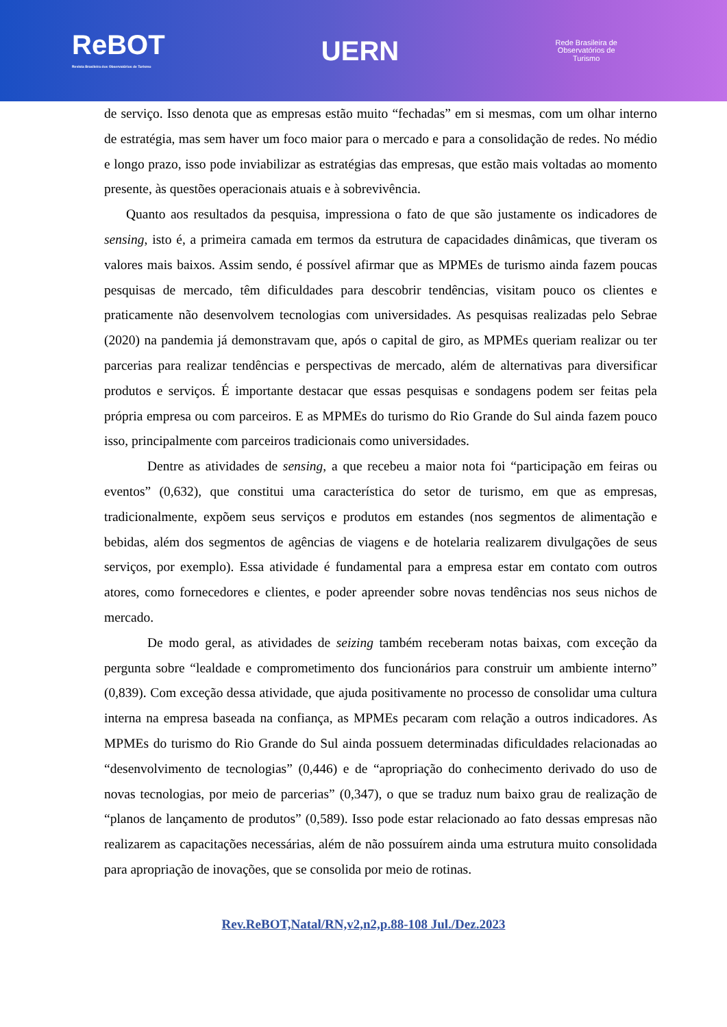ReBOT
Revista Brasileira dos Observatórios de Turismo
UERN
Rede Brasileira de
Observatórios de
Turismo
de serviço. Isso denota que as empresas estão muito “fechadas” em si mesmas, com um olhar interno de estratégia, mas sem haver um foco maior para o mercado e para a consolidação de redes. No médio e longo prazo, isso pode inviabilizar as estratégias das empresas, que estão mais voltadas ao momento presente, às questões operacionais atuais e à sobrevivência.
Quanto aos resultados da pesquisa, impressiona o fato de que são justamente os indicadores de sensing, isto é, a primeira camada em termos da estrutura de capacidades dinâmicas, que tiveram os valores mais baixos. Assim sendo, é possível afirmar que as MPMEs de turismo ainda fazem poucas pesquisas de mercado, têm dificuldades para descobrir tendências, visitam pouco os clientes e praticamente não desenvolvem tecnologias com universidades. As pesquisas realizadas pelo Sebrae (2020) na pandemia já demonstravam que, após o capital de giro, as MPMEs queriam realizar ou ter parcerias para realizar tendências e perspectivas de mercado, além de alternativas para diversificar produtos e serviços. É importante destacar que essas pesquisas e sondagens podem ser feitas pela própria empresa ou com parceiros. E as MPMEs do turismo do Rio Grande do Sul ainda fazem pouco isso, principalmente com parceiros tradicionais como universidades.
Dentre as atividades de sensing, a que recebeu a maior nota foi “participação em feiras ou eventos” (0,632), que constitui uma característica do setor de turismo, em que as empresas, tradicionalmente, expõem seus serviços e produtos em estandes (nos segmentos de alimentação e bebidas, além dos segmentos de agências de viagens e de hotelaria realizarem divulgações de seus serviços, por exemplo). Essa atividade é fundamental para a empresa estar em contato com outros atores, como fornecedores e clientes, e poder apreender sobre novas tendências nos seus nichos de mercado.
De modo geral, as atividades de seizing também receberam notas baixas, com exceção da pergunta sobre “lealdade e comprometimento dos funcionários para construir um ambiente interno” (0,839). Com exceção dessa atividade, que ajuda positivamente no processo de consolidar uma cultura interna na empresa baseada na confiança, as MPMEs pecaram com relação a outros indicadores. As MPMEs do turismo do Rio Grande do Sul ainda possuem determinadas dificuldades relacionadas ao “desenvolvimento de tecnologias” (0,446) e de “apropriação do conhecimento derivado do uso de novas tecnologias, por meio de parcerias” (0,347), o que se traduz num baixo grau de realização de “planos de lançamento de produtos” (0,589). Isso pode estar relacionado ao fato dessas empresas não realizarem as capacitações necessárias, além de não possuírem ainda uma estrutura muito consolidada para apropriação de inovações, que se consolida por meio de rotinas.
Rev.ReBOT,Natal/RN,v2,n2,p.88-108 Jul./Dez.2023